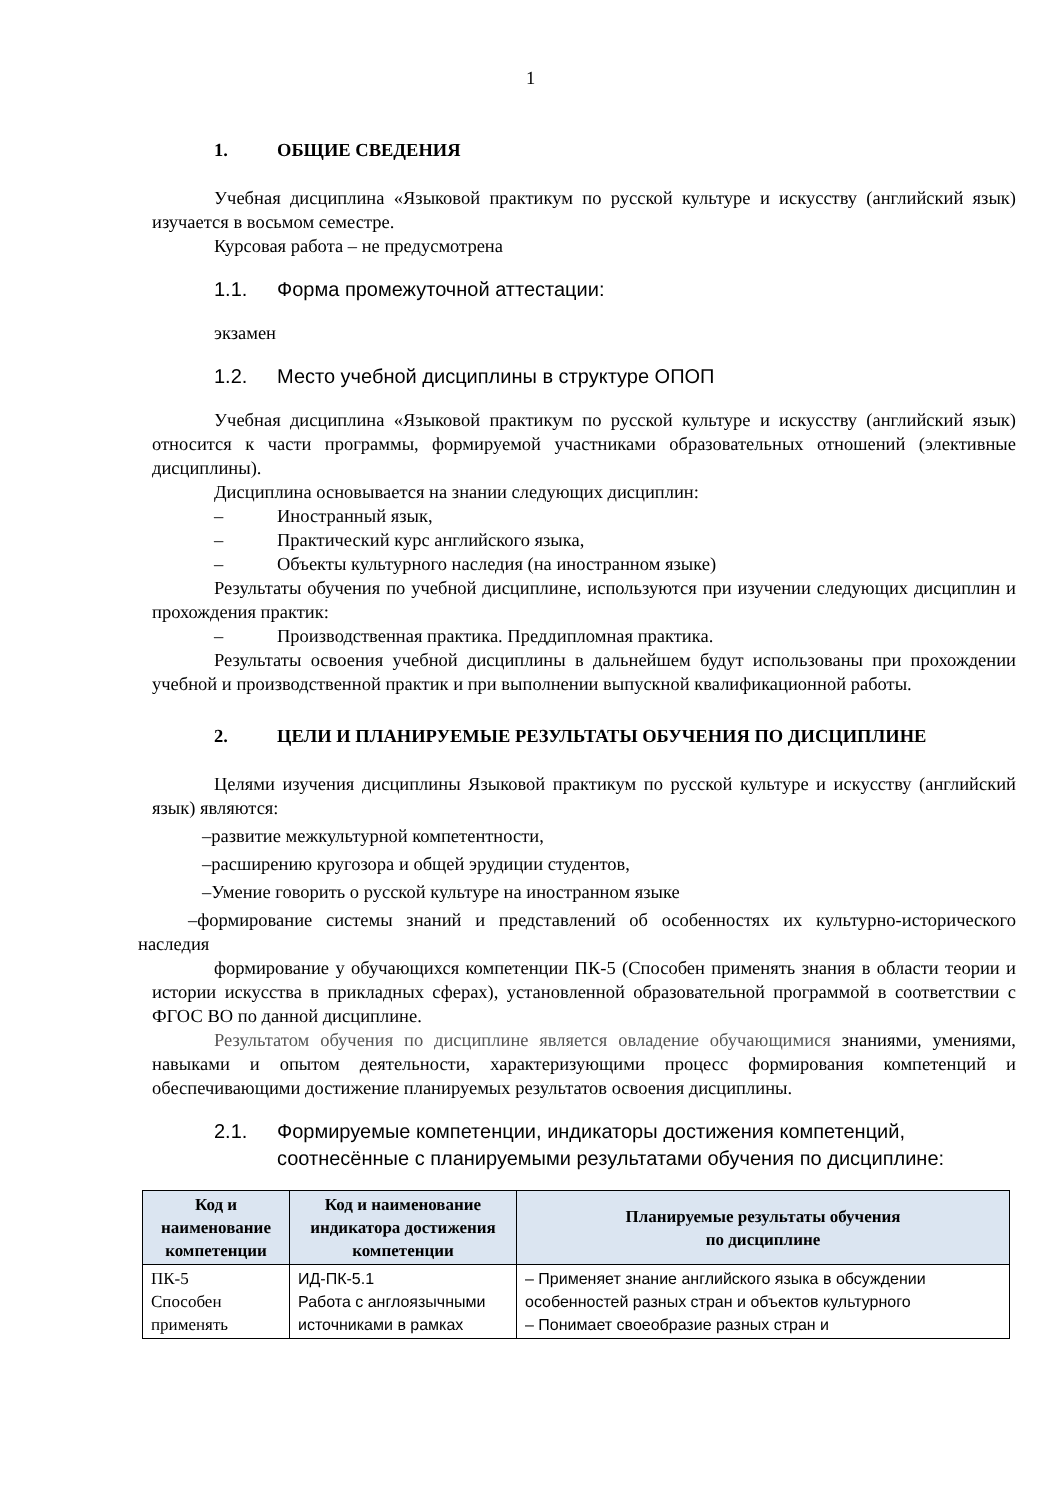1
1. ОБЩИЕ СВЕДЕНИЯ
Учебная дисциплина «Языковой практикум по русской культуре и искусству (английский язык) изучается в восьмом семестре.
Курсовая работа – не предусмотрена
1.1. Форма промежуточной аттестации:
экзамен
1.2. Место учебной дисциплины в структуре ОПОП
Учебная дисциплина «Языковой практикум по русской культуре и искусству (английский язык) относится к части программы, формируемой участниками образовательных отношений (элективные дисциплины).
Дисциплина основывается на знании следующих дисциплин:
– Иностранный язык,
– Практический курс английского языка,
– Объекты культурного наследия (на иностранном языке)
Результаты обучения по учебной дисциплине, используются при изучении следующих дисциплин и прохождения практик:
– Производственная практика. Преддипломная практика.
Результаты освоения учебной дисциплины в дальнейшем будут использованы при прохождении учебной и производственной практик и при выполнении выпускной квалификационной работы.
2. ЦЕЛИ И ПЛАНИРУЕМЫЕ РЕЗУЛЬТАТЫ ОБУЧЕНИЯ ПО ДИСЦИПЛИНЕ
Целями изучения дисциплины Языковой практикум по русской культуре и искусству (английский язык) являются:
–развитие межкультурной компетентности,
–расширению кругозора и общей эрудиции студентов,
–Умение говорить о русской культуре на иностранном языке
–формирование системы знаний и представлений об особенностях их культурно-исторического наследия
формирование у обучающихся компетенции ПК-5 (Способен применять знания в области теории и истории искусства в прикладных сферах), установленной образовательной программой в соответствии с ФГОС ВО по данной дисциплине.
Результатом обучения по дисциплине является овладение обучающимися знаниями, умениями, навыками и опытом деятельности, характеризующими процесс формирования компетенций и обеспечивающими достижение планируемых результатов освоения дисциплины.
2.1. Формируемые компетенции, индикаторы достижения компетенций, соотнесённые с планируемыми результатами обучения по дисциплине:
| Код и наименование компетенции | Код и наименование индикатора достижения компетенции | Планируемые результаты обучения по дисциплине |
| --- | --- | --- |
| ПК-5 Способен применять | ИД-ПК-5.1 Работа с англоязычными источниками в рамках | – Применяет знание английского языка в обсуждении особенностей разных стран и объектов культурного – Понимает своеобразие разных стран и |